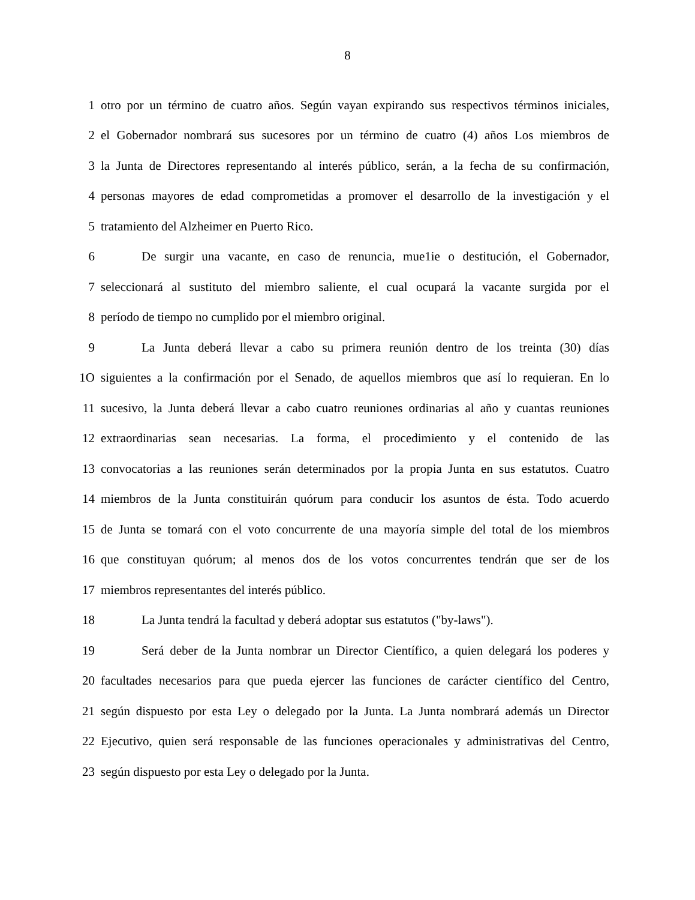8
1 otro por un término de cuatro años. Según vayan expirando sus respectivos términos iniciales,
2 el Gobernador nombrará sus sucesores por un término de cuatro (4) años Los miembros de
3 la Junta de Directores representando al interés público, serán, a la fecha de su confirmación,
4 personas mayores de edad comprometidas a promover el desarrollo de la investigación y el
5 tratamiento del Alzheimer en Puerto Rico.
6 De surgir una vacante, en caso de renuncia, mue1ie o destitución, el Gobernador,
7 seleccionará al sustituto del miembro saliente, el cual ocupará la vacante surgida por el
8 período de tiempo no cumplido por el miembro original.
9 La Junta deberá llevar a cabo su primera reunión dentro de los treinta (30) días
1O siguientes a la confirmación por el Senado, de aquellos miembros que así lo requieran. En lo
11 sucesivo, la Junta deberá llevar a cabo cuatro reuniones ordinarias al año y cuantas reuniones
12 extraordinarias sean necesarias. La forma, el procedimiento y el contenido de las
13 convocatorias a las reuniones serán determinados por la propia Junta en sus estatutos. Cuatro
14 miembros de la Junta constituirán quórum para conducir los asuntos de ésta. Todo acuerdo
15 de Junta se tomará con el voto concurrente de una mayoría simple del total de los miembros
16 que constituyan quórum; al menos dos de los votos concurrentes tendrán que ser de los
17 miembros representantes del interés público.
18 La Junta tendrá la facultad y deberá adoptar sus estatutos ("by-laws").
19 Será deber de la Junta nombrar un Director Científico, a quien delegará los poderes y
20 facultades necesarios para que pueda ejercer las funciones de carácter científico del Centro,
21 según dispuesto por esta Ley o delegado por la Junta. La Junta nombrará además un Director
22 Ejecutivo, quien será responsable de las funciones operacionales y administrativas del Centro,
23 según dispuesto por esta Ley o delegado por la Junta.